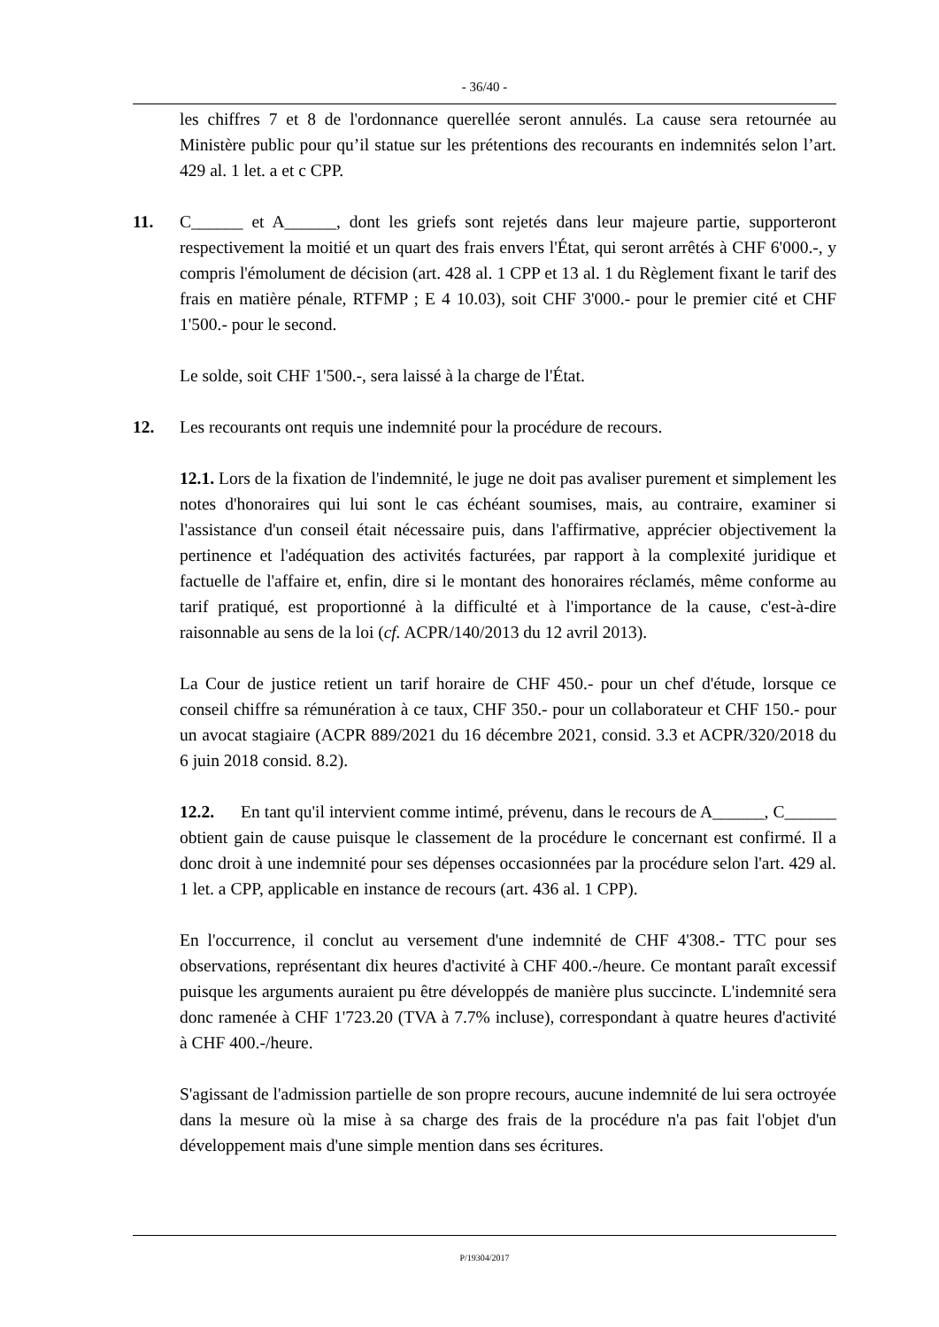- 36/40 -
les chiffres 7 et 8 de l'ordonnance querellée seront annulés. La cause sera retournée au Ministère public pour qu’il statue sur les prétentions des recourants en indemnités selon l’art. 429 al. 1 let. a et c CPP.
11. C______ et A______, dont les griefs sont rejetés dans leur majeure partie, supporteront respectivement la moitié et un quart des frais envers l'État, qui seront arrêtés à CHF 6'000.-, y compris l'émolument de décision (art. 428 al. 1 CPP et 13 al. 1 du Règlement fixant le tarif des frais en matière pénale, RTFMP ; E 4 10.03), soit CHF 3'000.- pour le premier cité et CHF 1'500.- pour le second.
Le solde, soit CHF 1'500.-, sera laissé à la charge de l'État.
12. Les recourants ont requis une indemnité pour la procédure de recours.
12.1. Lors de la fixation de l'indemnité, le juge ne doit pas avaliser purement et simplement les notes d'honoraires qui lui sont le cas échéant soumises, mais, au contraire, examiner si l'assistance d'un conseil était nécessaire puis, dans l'affirmative, apprécier objectivement la pertinence et l'adéquation des activités facturées, par rapport à la complexité juridique et factuelle de l'affaire et, enfin, dire si le montant des honoraires réclamés, même conforme au tarif pratiqué, est proportionné à la difficulté et à l'importance de la cause, c'est-à-dire raisonnable au sens de la loi (cf. ACPR/140/2013 du 12 avril 2013).
La Cour de justice retient un tarif horaire de CHF 450.- pour un chef d'étude, lorsque ce conseil chiffre sa rémunération à ce taux, CHF 350.- pour un collaborateur et CHF 150.- pour un avocat stagiaire (ACPR 889/2021 du 16 décembre 2021, consid. 3.3 et ACPR/320/2018 du 6 juin 2018 consid. 8.2).
12.2. En tant qu'il intervient comme intimé, prévenu, dans le recours de A______, C______ obtient gain de cause puisque le classement de la procédure le concernant est confirmé. Il a donc droit à une indemnité pour ses dépenses occasionnées par la procédure selon l'art. 429 al. 1 let. a CPP, applicable en instance de recours (art. 436 al. 1 CPP).
En l'occurrence, il conclut au versement d'une indemnité de CHF 4'308.- TTC pour ses observations, représentant dix heures d'activité à CHF 400.-/heure. Ce montant paraît excessif puisque les arguments auraient pu être développés de manière plus succincte. L'indemnité sera donc ramenée à CHF 1'723.20 (TVA à 7.7% incluse), correspondant à quatre heures d'activité à CHF 400.-/heure.
S'agissant de l'admission partielle de son propre recours, aucune indemnité de lui sera octroyée dans la mesure où la mise à sa charge des frais de la procédure n'a pas fait l'objet d'un développement mais d'une simple mention dans ses écritures.
P/19304/2017